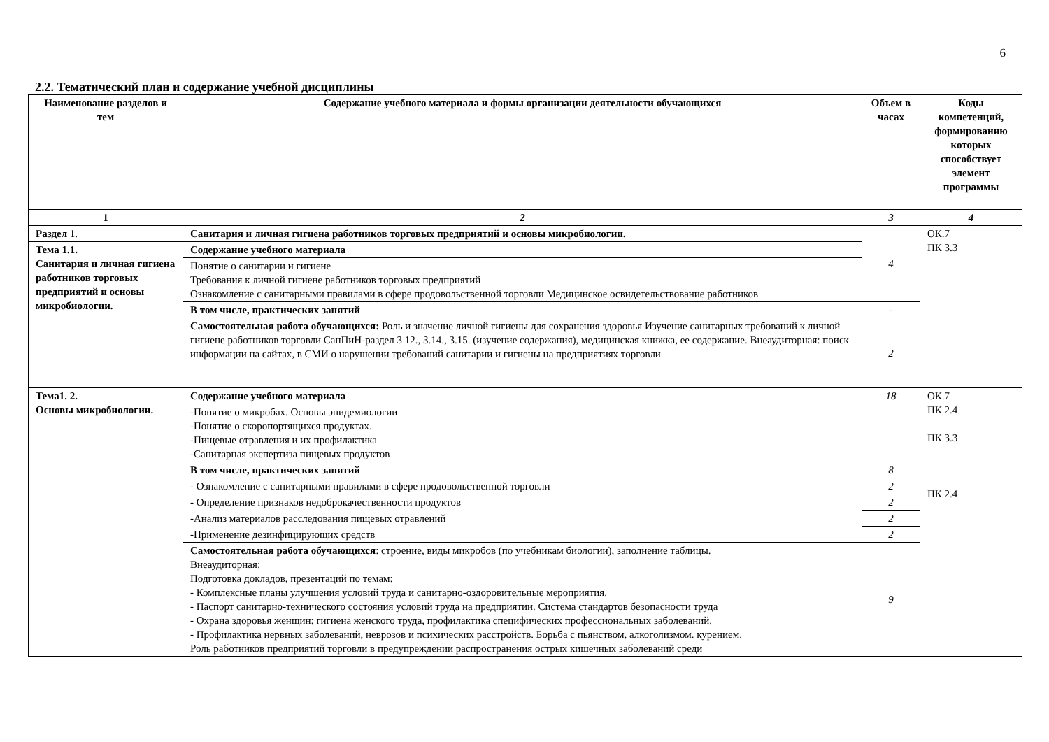6
2.2. Тематический план и содержание учебной дисциплины
| Наименование разделов и тем | Содержание учебного материала и формы организации деятельности обучающихся | Объем в часах | Коды компетенций, формированию которых способствует элемент программы |
| --- | --- | --- | --- |
| 1 | 2 | 3 | 4 |
| Раздел 1. | Санитария и личная гигиена работников торговых предприятий и основы микробиологии. | 4 | ОК.7 ПК 3.3 |
| Тема 1.1. Санитария и личная гигиена работников торговых предприятий и основы микробиологии. | Содержание учебного материала | | |
| | Понятие о санитарии и гигиене Требования к личной гигиене работников торговых предприятий Ознакомление с санитарными правилами в сфере продовольственной торговли Медицинское освидетельствование работников | | |
| | В том числе, практических занятий | - | |
| | Самостоятельная работа обучающихся: Роль и значение личной гигиены для сохранения здоровья Изучение санитарных требований к личной гигиене работников торговли СанПиН-раздел 3 12., 3.14., 3.15. (изучение содержания), медицинская книжка, ее содержание. Внеаудиторная: поиск информации на сайтах, в СМИ о нарушении требований санитарии и гигиены на предприятиях торговли | 2 | |
| Тема1. 2. Основы микробиологии. | Содержание учебного материала | 18 | ОК.7 ПК 2.4 ПК 3.3 ПК 2.4 |
| | -Понятие о микробах. Основы эпидемиологии -Понятие о скоропортящихся продуктах. -Пищевые отравления и их профилактика -Санитарная экспертиза пищевых продуктов | | |
| | В том числе, практических занятий | 8 | |
| | - Ознакомление с санитарными правилами в сфере продовольственной торговли | 2 | |
| | - Определение признаков недоброкачественности продуктов | 2 | |
| | -Анализ материалов расследования пищевых отравлений | 2 | |
| | -Применение дезинфицирующих средств | 2 | |
| | Самостоятельная работа обучающихся : строение, виды микробов (по учебникам биологии), заполнение таблицы. Внеаудиторная: Подготовка докладов, презентаций по темам: - Комплексные планы улучшения условий труда и санитарно-оздоровительные мероприятия. - Паспорт санитарно-технического состояния условий труда на предприятии. Система стандартов безопасности труда - Охрана здоровья женщин: гигиена женского труда, профилактика специфических профессиональных заболеваний. - Профилактика нервных заболеваний, неврозов и психических расстройств. Борьба с пьянством, алкоголизмом. курением. Роль работников предприятий торговли в предупреждении распространения острых кишечных заболеваний среди | 9 | |